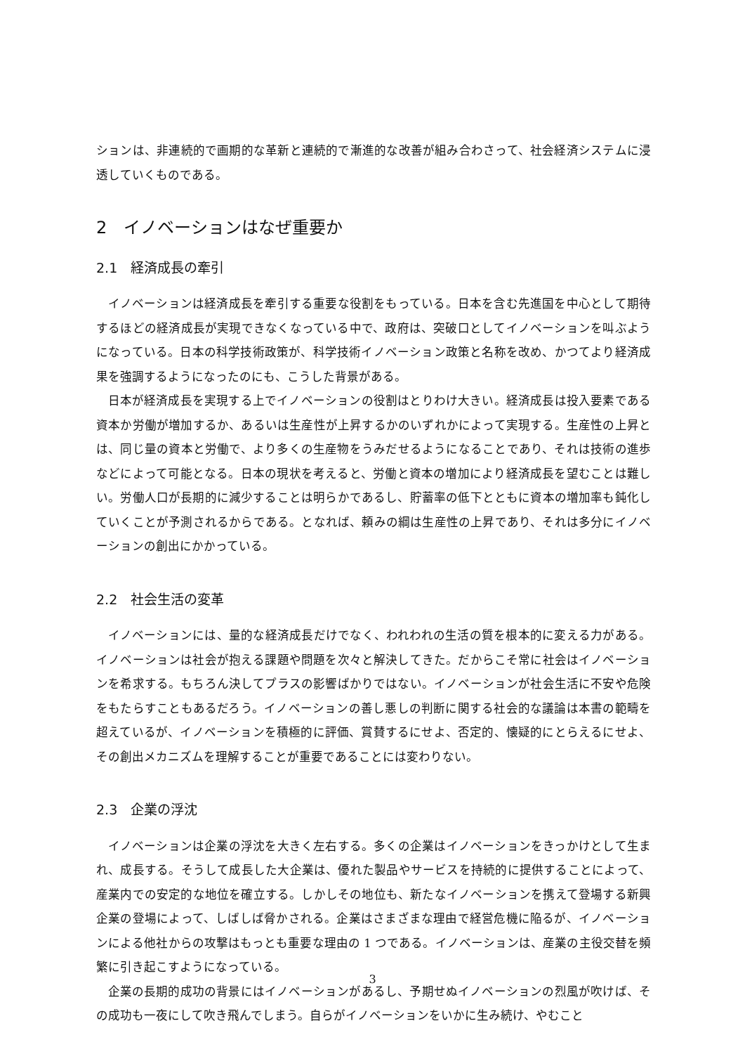ションは、非連続的で画期的な革新と連続的で漸進的な改善が組み合わさって、社会経済システムに浸透していくものである。
2　イノベーションはなぜ重要か
2.1　経済成長の牽引
イノベーションは経済成長を牽引する重要な役割をもっている。日本を含む先進国を中心として期待するほどの経済成長が実現できなくなっている中で、政府は、突破口としてイノベーションを叫ぶようになっている。日本の科学技術政策が、科学技術イノベーション政策と名称を改め、かつてより経済成果を強調するようになったのにも、こうした背景がある。
日本が経済成長を実現する上でイノベーションの役割はとりわけ大きい。経済成長は投入要素である資本か労働が増加するか、あるいは生産性が上昇するかのいずれかによって実現する。生産性の上昇とは、同じ量の資本と労働で、より多くの生産物をうみだせるようになることであり、それは技術の進歩などによって可能となる。日本の現状を考えると、労働と資本の増加により経済成長を望むことは難しい。労働人口が長期的に減少することは明らかであるし、貯蓄率の低下とともに資本の増加率も鈍化していくことが予測されるからである。となれば、頼みの綱は生産性の上昇であり、それは多分にイノベーションの創出にかかっている。
2.2　社会生活の変革
イノベーションには、量的な経済成長だけでなく、われわれの生活の質を根本的に変える力がある。イノベーションは社会が抱える課題や問題を次々と解決してきた。だからこそ常に社会はイノベーションを希求する。もちろん決してプラスの影響ばかりではない。イノベーションが社会生活に不安や危険をもたらすこともあるだろう。イノベーションの善し悪しの判断に関する社会的な議論は本書の範疇を超えているが、イノベーションを積極的に評価、賞賛するにせよ、否定的、懐疑的にとらえるにせよ、その創出メカニズムを理解することが重要であることには変わりない。
2.3　企業の浮沈
イノベーションは企業の浮沈を大きく左右する。多くの企業はイノベーションをきっかけとして生まれ、成長する。そうして成長した大企業は、優れた製品やサービスを持続的に提供することによって、産業内での安定的な地位を確立する。しかしその地位も、新たなイノベーションを携えて登場する新興企業の登場によって、しばしば脅かされる。企業はさまざまな理由で経営危機に陥るが、イノベーションによる他社からの攻撃はもっとも重要な理由の 1 つである。イノベーションは、産業の主役交替を頻繁に引き起こすようになっている。
企業の長期的成功の背景にはイノベーションがあるし、予期せぬイノベーションの烈風が吹けば、その成功も一夜にして吹き飛んでしまう。自らがイノベーションをいかに生み続け、やむこと
3